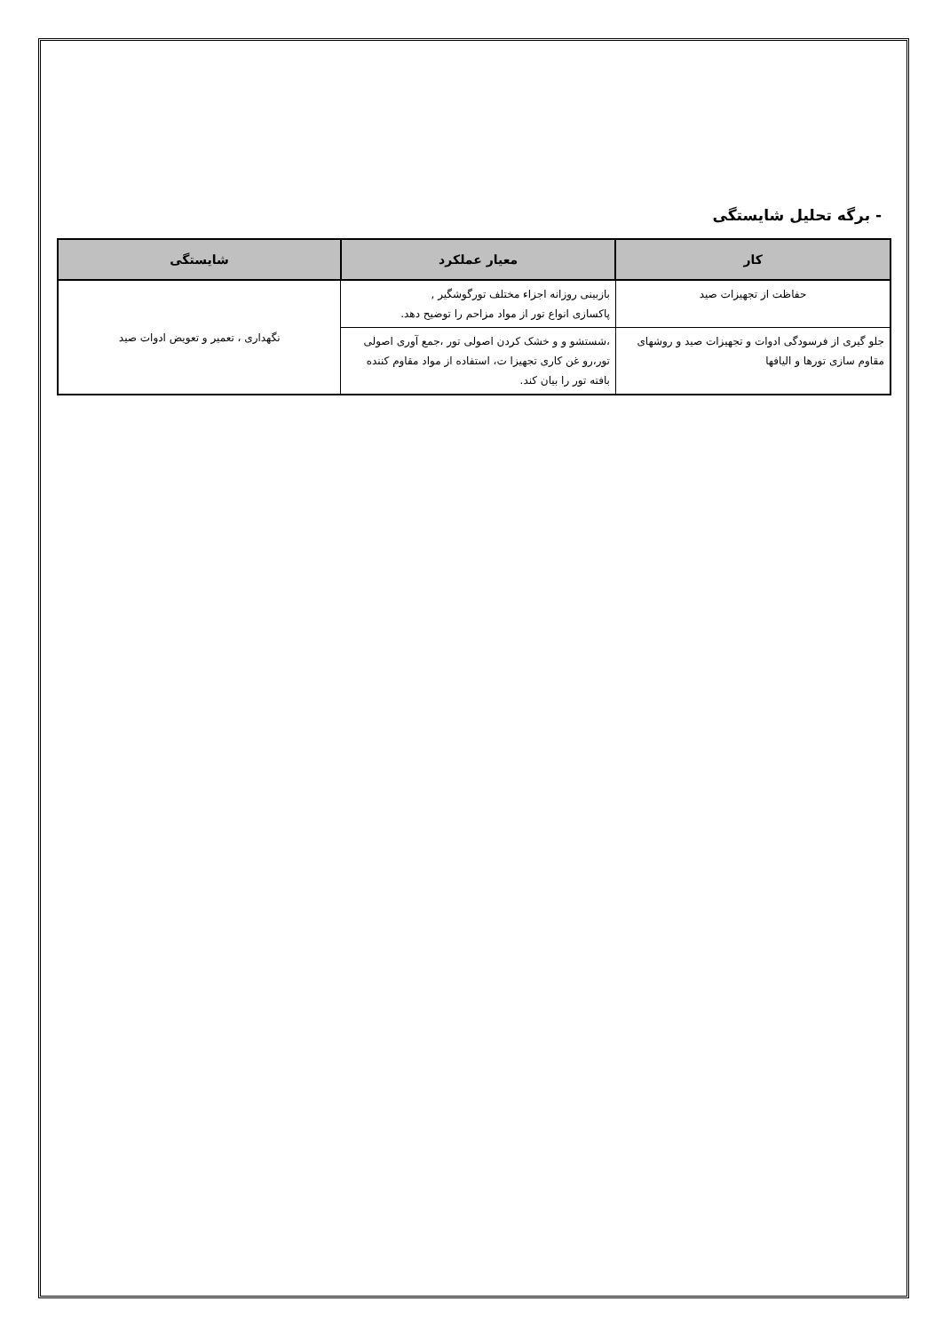- برگه تحلیل شایستگی
| کار | معیار عملکرد | شایستگی |
| --- | --- | --- |
| حفاظت از تجهیزات صید | بازبینی روزانه اجزاء مختلف تورگوشگیر , پاکسازی انواع تور از مواد مزاحم را توضیح دهد. | نگهداری ، تعمیر و تعویض ادوات صید |
| جلو گیری از فرسودگی ادوات و تجهیزات صید و روشهای مقاوم سازی تورها و الیافها | ،شستشو و و خشک کردن اصولی تور ،جمع آوری اصولی تور،رو غن کاری تجهیزا ت، استفاده از مواد مقاوم کننده بافته تور را بیان کند. | |